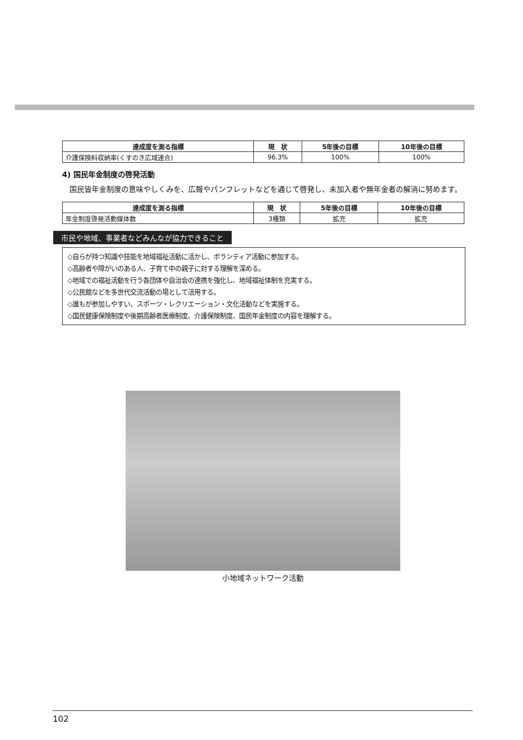| 達成度を測る指標 | 現 状 | 5年後の目標 | 10年後の目標 |
| --- | --- | --- | --- |
| 介護保険料収納率(くすのき広域連合) | 96.3% | 100% | 100% |
4) 国民年金制度の啓発活動
国民皆年金制度の意味やしくみを、広報やパンフレットなどを通じて啓発し、未加入者や無年金者の解消に努めます。
| 達成度を測る指標 | 現 状 | 5年後の目標 | 10年後の目標 |
| --- | --- | --- | --- |
| 年金制度啓発活動媒体数 | 3種類 | 拡充 | 拡充 |
市民や地域、事業者などみんなが協力できること
◇自らが持つ知識や技能を地域福祉活動に活かし、ボランティア活動に参加する。
◇高齢者や障がいのある人、子育て中の親子に対する理解を深める。
◇地域での福祉活動を行う各団体や自治会の連携を強化し、地域福祉体制を充実する。
◇公民館などを多世代交流活動の場として活用する。
◇誰もが参加しやすい、スポーツ・レクリエーション・文化活動などを実施する。
◇国民健康保険制度や後期高齢者医療制度、介護保険制度、国民年金制度の内容を理解する。
小地域ネットワーク活動
102